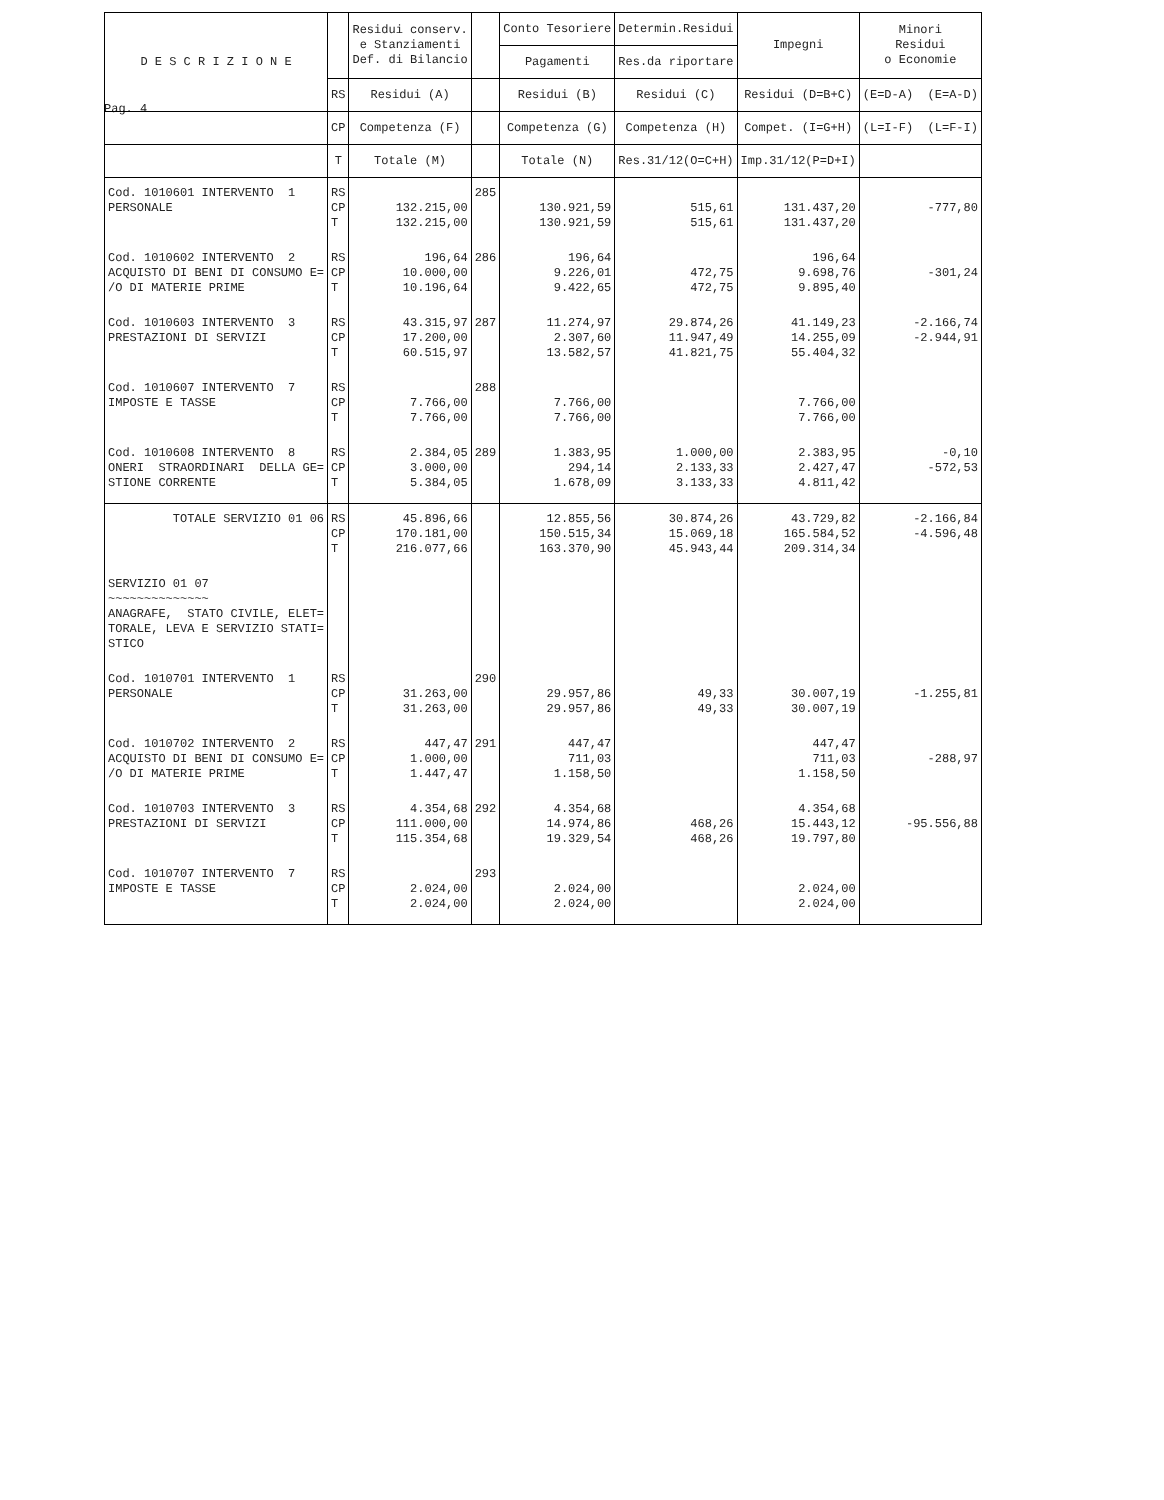Pag. 4
| D E S C R I Z I O N E | | Residui conserv. e Stanziamenti Def. di Bilancio | | Conto Tesoriere | Determin.Residui | Impegni | Minori Residui o Economie |
| --- | --- | --- | --- | --- | --- | --- | --- |
| | | | | Pagamenti | Res.da riportare | | |
| | RS | Residui (A) | | Residui (B) | Residui (C) | Residui (D=B+C) | (E=D-A) (E=A-D) |
| | CP | Competenza (F) | | Competenza (G) | Competenza (H) | Compet. (I=G+H) | (L=I-F) (L=F-I) |
| | T | Totale (M) | | Totale (N) | Res.31/12(O=C+H) | Imp.31/12(P=D+I) | |
| Cod. 1010601 INTERVENTO 1 PERSONALE | RS CP T | 132.215,00 132.215,00 | 285 | 130.921,59 130.921,59 | 515,61 515,61 | 131.437,20 131.437,20 | -777,80 |
| Cod. 1010602 INTERVENTO 2 ACQUISTO DI BENI DI CONSUMO E= /O DI MATERIE PRIME | RS CP T | 196,64 10.000,00 10.196,64 | 286 | 196,64 9.226,01 9.422,65 | 472,75 472,75 | 196,64 9.698,76 9.895,40 | -301,24 |
| Cod. 1010603 INTERVENTO 3 PRESTAZIONI DI SERVIZI | RS CP T | 43.315,97 17.200,00 60.515,97 | 287 | 11.274,97 2.307,60 13.582,57 | 29.874,26 11.947,49 41.821,75 | 41.149,23 14.255,09 55.404,32 | -2.166,74 -2.944,91 |
| Cod. 1010607 INTERVENTO 7 IMPOSTE E TASSE | RS CP T | 7.766,00 7.766,00 | 288 | 7.766,00 7.766,00 | | 7.766,00 7.766,00 | |
| Cod. 1010608 INTERVENTO 8 ONERI STRAORDINARI DELLA GE= STIONE CORRENTE | RS CP T | 2.384,05 3.000,00 5.384,05 | 289 | 1.383,95 294,14 1.678,09 | 1.000,00 2.133,33 3.133,33 | 2.383,95 2.427,47 4.811,42 | -0,10 -572,53 |
| TOTALE SERVIZIO 01 06 | RS CP T | 45.896,66 170.181,00 216.077,66 | | 12.855,56 150.515,34 163.370,90 | 30.874,26 15.069,18 45.943,44 | 43.729,82 165.584,52 209.314,34 | -2.166,84 -4.596,48 |
| SERVIZIO 01 07 ~~~~~~~~~~~~~~ ANAGRAFE, STATO CIVILE, ELET= TORALE, LEVA E SERVIZIO STATI= STICO | | | | | | | |
| Cod. 1010701 INTERVENTO 1 PERSONALE | RS CP T | 31.263,00 31.263,00 | 290 | 29.957,86 29.957,86 | 49,33 49,33 | 30.007,19 30.007,19 | -1.255,81 |
| Cod. 1010702 INTERVENTO 2 ACQUISTO DI BENI DI CONSUMO E= /O DI MATERIE PRIME | RS CP T | 447,47 1.000,00 1.447,47 | 291 | 447,47 711,03 1.158,50 | | 447,47 711,03 1.158,50 | -288,97 |
| Cod. 1010703 INTERVENTO 3 PRESTAZIONI DI SERVIZI | RS CP T | 4.354,68 111.000,00 115.354,68 | 292 | 4.354,68 14.974,86 19.329,54 | 468,26 468,26 | 4.354,68 15.443,12 19.797,80 | -95.556,88 |
| Cod. 1010707 INTERVENTO 7 IMPOSTE E TASSE | RS CP T | 2.024,00 2.024,00 | 293 | 2.024,00 2.024,00 | | 2.024,00 2.024,00 | |